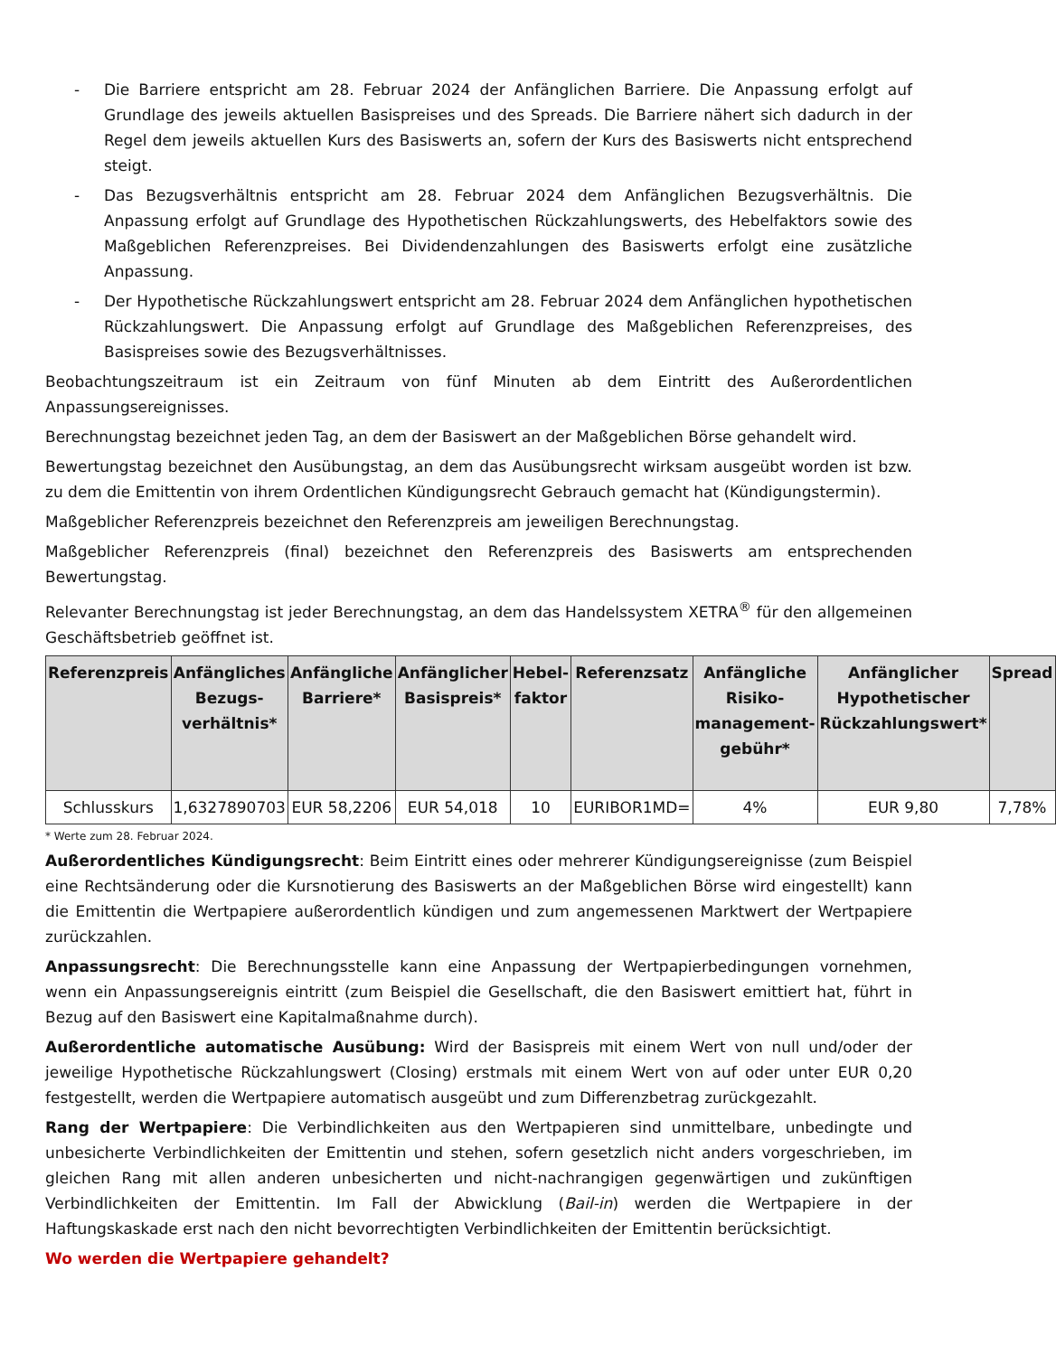- Die Barriere entspricht am 28. Februar 2024 der Anfänglichen Barriere. Die Anpassung erfolgt auf Grundlage des jeweils aktuellen Basispreises und des Spreads. Die Barriere nähert sich dadurch in der Regel dem jeweils aktuellen Kurs des Basiswerts an, sofern der Kurs des Basiswerts nicht entsprechend steigt.
- Das Bezugsverhältnis entspricht am 28. Februar 2024 dem Anfänglichen Bezugsverhältnis. Die Anpassung erfolgt auf Grundlage des Hypothetischen Rückzahlungswerts, des Hebelfaktors sowie des Maßgeblichen Referenzpreises. Bei Dividendenzahlungen des Basiswerts erfolgt eine zusätzliche Anpassung.
- Der Hypothetische Rückzahlungswert entspricht am 28. Februar 2024 dem Anfänglichen hypothetischen Rückzahlungswert. Die Anpassung erfolgt auf Grundlage des Maßgeblichen Referenzpreises, des Basispreises sowie des Bezugsverhältnisses.
Beobachtungszeitraum ist ein Zeitraum von fünf Minuten ab dem Eintritt des Außerordentlichen Anpassungsereignisses.
Berechnungstag bezeichnet jeden Tag, an dem der Basiswert an der Maßgeblichen Börse gehandelt wird.
Bewertungstag bezeichnet den Ausübungstag, an dem das Ausübungsrecht wirksam ausgeübt worden ist bzw. zu dem die Emittentin von ihrem Ordentlichen Kündigungsrecht Gebrauch gemacht hat (Kündigungstermin).
Maßgeblicher Referenzpreis bezeichnet den Referenzpreis am jeweiligen Berechnungstag.
Maßgeblicher Referenzpreis (final) bezeichnet den Referenzpreis des Basiswerts am entsprechenden Bewertungstag.
Relevanter Berechnungstag ist jeder Berechnungstag, an dem das Handelssystem XETRA<sup>®</sup> für den allgemeinen Geschäftsbetrieb geöffnet ist.
| Referenzpreis | Anfängliches Bezugs-verhältnis* | Anfängliche Barriere* | Anfänglicher Basispreis* | Hebel-faktor | Referenzsatz | Anfängliche Risiko-management-gebühr* | Anfänglicher Hypothetischer Rückzahlungswert* | Spread |
| --- | --- | --- | --- | --- | --- | --- | --- | --- |
| Schlusskurs | 1,6327890703 | EUR 58,2206 | EUR 54,018 | 10 | EURIBOR1MD= | 4% | EUR 9,80 | 7,78% |
* Werte zum 28. Februar 2024.
Außerordentliches Kündigungsrecht: Beim Eintritt eines oder mehrerer Kündigungsereignisse (zum Beispiel eine Rechtsänderung oder die Kursnotierung des Basiswerts an der Maßgeblichen Börse wird eingestellt) kann die Emittentin die Wertpapiere außerordentlich kündigen und zum angemessenen Marktwert der Wertpapiere zurückzahlen.
Anpassungsrecht: Die Berechnungsstelle kann eine Anpassung der Wertpapierbedingungen vornehmen, wenn ein Anpassungsereignis eintritt (zum Beispiel die Gesellschaft, die den Basiswert emittiert hat, führt in Bezug auf den Basiswert eine Kapitalmaßnahme durch).
Außerordentliche automatische Ausübung: Wird der Basispreis mit einem Wert von null und/oder der jeweilige Hypothetische Rückzahlungswert (Closing) erstmals mit einem Wert von auf oder unter EUR 0,20 festgestellt, werden die Wertpapiere automatisch ausgeübt und zum Differenzbetrag zurückgezahlt.
Rang der Wertpapiere: Die Verbindlichkeiten aus den Wertpapieren sind unmittelbare, unbedingte und unbesicherte Verbindlichkeiten der Emittentin und stehen, sofern gesetzlich nicht anders vorgeschrieben, im gleichen Rang mit allen anderen unbesicherten und nicht-nachrangigen gegenwärtigen und zukünftigen Verbindlichkeiten der Emittentin. Im Fall der Abwicklung (Bail-in) werden die Wertpapiere in der Haftungskaskade erst nach den nicht bevorrechtigten Verbindlichkeiten der Emittentin berücksichtigt.
Wo werden die Wertpapiere gehandelt?